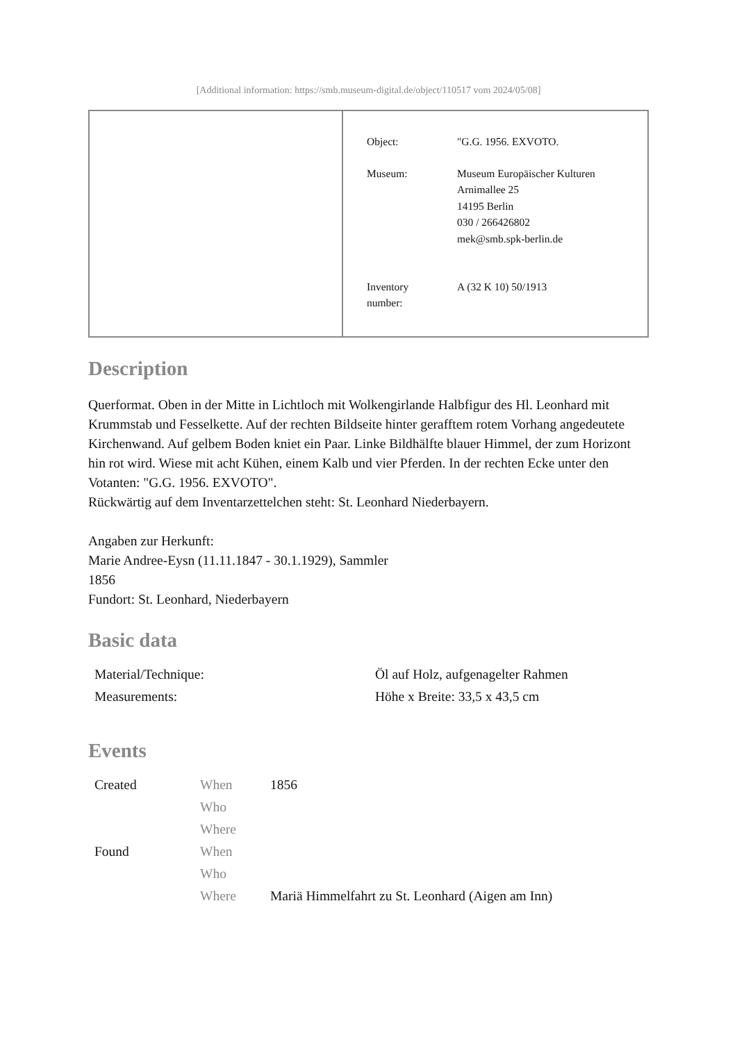[Additional information: https://smb.museum-digital.de/object/110517 vom 2024/05/08]
| Object: | "G.G. 1956. EXVOTO. |
| Museum: | Museum Europäischer Kulturen Arnimallee 25 14195 Berlin 030 / 266426802 mek@smb.spk-berlin.de |
| Inventory number: | A (32 K 10) 50/1913 |
Description
Querformat. Oben in der Mitte in Lichtloch mit Wolkengirlande Halbfigur des Hl. Leonhard mit Krummstab und Fesselkette. Auf der rechten Bildseite hinter gerafftem rotem Vorhang angedeutete Kirchenwand. Auf gelbem Boden kniet ein Paar. Linke Bildhälfte blauer Himmel, der zum Horizont hin rot wird. Wiese mit acht Kühen, einem Kalb und vier Pferden. In der rechten Ecke unter den Votanten: "G.G. 1956. EXVOTO".
Rückwärtig auf dem Inventarzettelchen steht: St. Leonhard Niederbayern.
Angaben zur Herkunft:
Marie Andree-Eysn (11.11.1847 - 30.1.1929), Sammler
1856
Fundort: St. Leonhard, Niederbayern
Basic data
| Material/Technique: | Öl auf Holz, aufgenagelter Rahmen |
| Measurements: | Höhe x Breite: 33,5 x 43,5 cm |
Events
| Created | When | 1856 |
| | Who | |
| | Where | |
| Found | When | |
| | Who | |
| | Where | Mariä Himmelfahrt zu St. Leonhard (Aigen am Inn) |